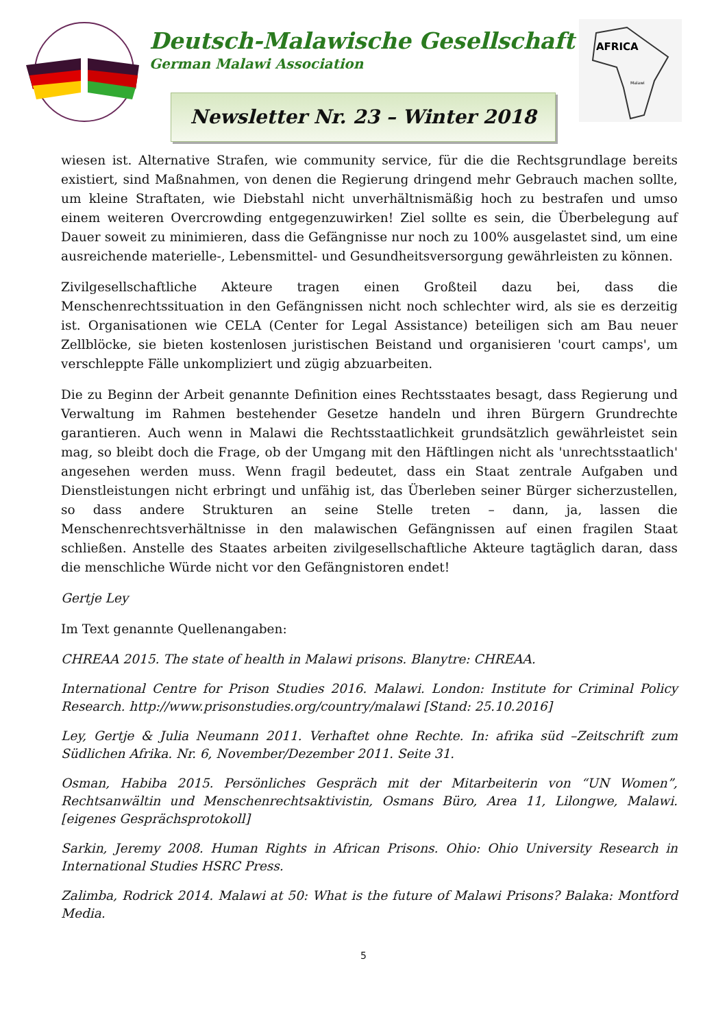Deutsch-Malawische Gesellschaft
German Malawi Association
AFRICA
Malawi
Newsletter Nr. 23 – Winter 2018
wiesen ist. Alternative Strafen, wie community service, für die die Rechtsgrundlage bereits existiert, sind Maßnahmen, von denen die Regierung dringend mehr Gebrauch machen sollte, um kleine Straftaten, wie Diebstahl nicht unverhältnismäßig hoch zu bestrafen und umso einem weiteren Overcrowding entgegenzuwirken! Ziel sollte es sein, die Überbelegung auf Dauer soweit zu minimieren, dass die Gefängnisse nur noch zu 100% ausgelastet sind, um eine ausreichende materielle-, Lebensmittel- und Gesundheitsversorgung gewährleisten zu können.
Zivilgesellschaftliche Akteure tragen einen Großteil dazu bei, dass die Menschenrechtssituation in den Gefängnissen nicht noch schlechter wird, als sie es derzeitig ist. Organisationen wie CELA (Center for Legal Assistance) beteiligen sich am Bau neuer Zellblöcke, sie bieten kostenlosen juristischen Beistand und organisieren 'court camps', um verschleppte Fälle unkompliziert und zügig abzuarbeiten.
Die zu Beginn der Arbeit genannte Definition eines Rechtsstaates besagt, dass Regierung und Verwaltung im Rahmen bestehender Gesetze handeln und ihren Bürgern Grundrechte garantieren. Auch wenn in Malawi die Rechtsstaatlichkeit grundsätzlich gewährleistet sein mag, so bleibt doch die Frage, ob der Umgang mit den Häftlingen nicht als 'unrechtsstaatlich' angesehen werden muss. Wenn fragil bedeutet, dass ein Staat zentrale Aufgaben und Dienstleistungen nicht erbringt und unfähig ist, das Überleben seiner Bürger sicherzustellen, so dass andere Strukturen an seine Stelle treten – dann, ja, lassen die Menschenrechtsverhältnisse in den malawischen Gefängnissen auf einen fragilen Staat schließen. Anstelle des Staates arbeiten zivilgesellschaftliche Akteure tagtäglich daran, dass die menschliche Würde nicht vor den Gefängnistoren endet!
Gertje Ley
Im Text genannte Quellenangaben:
CHREAA 2015. The state of health in Malawi prisons. Blanytre: CHREAA.
International Centre for Prison Studies 2016. Malawi. London: Institute for Criminal Policy Research. http://www.prisonstudies.org/country/malawi [Stand: 25.10.2016]
Ley, Gertje & Julia Neumann 2011. Verhaftet ohne Rechte. In: afrika süd –Zeitschrift zum Südlichen Afrika. Nr. 6, November/Dezember 2011. Seite 31.
Osman, Habiba 2015. Persönliches Gespräch mit der Mitarbeiterin von “UN Women”, Rechtsanwältin und Menschenrechtsaktivistin, Osmans Büro, Area 11, Lilongwe, Malawi. [eigenes Gesprächsprotokoll]
Sarkin, Jeremy 2008. Human Rights in African Prisons. Ohio: Ohio University Research in International Studies HSRC Press.
Zalimba, Rodrick 2014. Malawi at 50: What is the future of Malawi Prisons? Balaka: Montford Media.
5